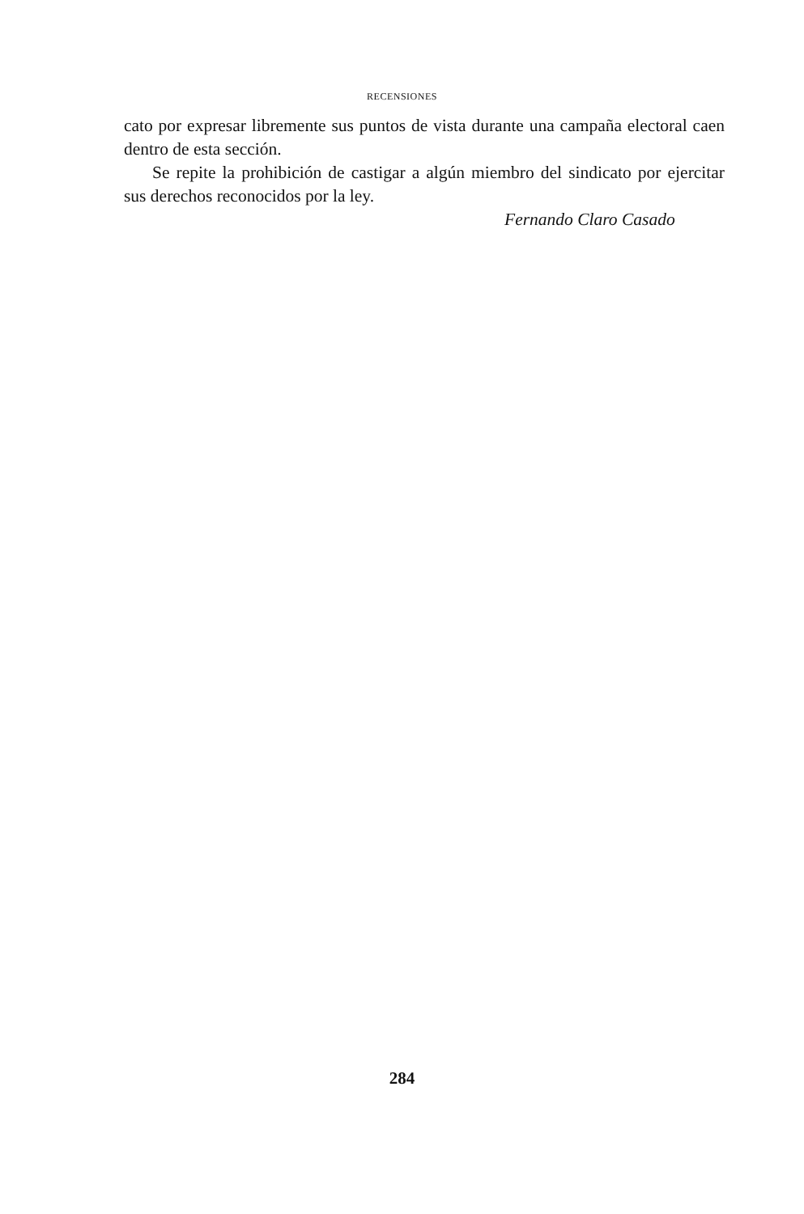RECENSIONES
cato por expresar libremente sus puntos de vista durante una campaña electoral caen dentro de esta sección.
Se repite la prohibición de castigar a algún miembro del sindicato por ejercitar sus derechos reconocidos por la ley.
Fernando Claro Casado
284